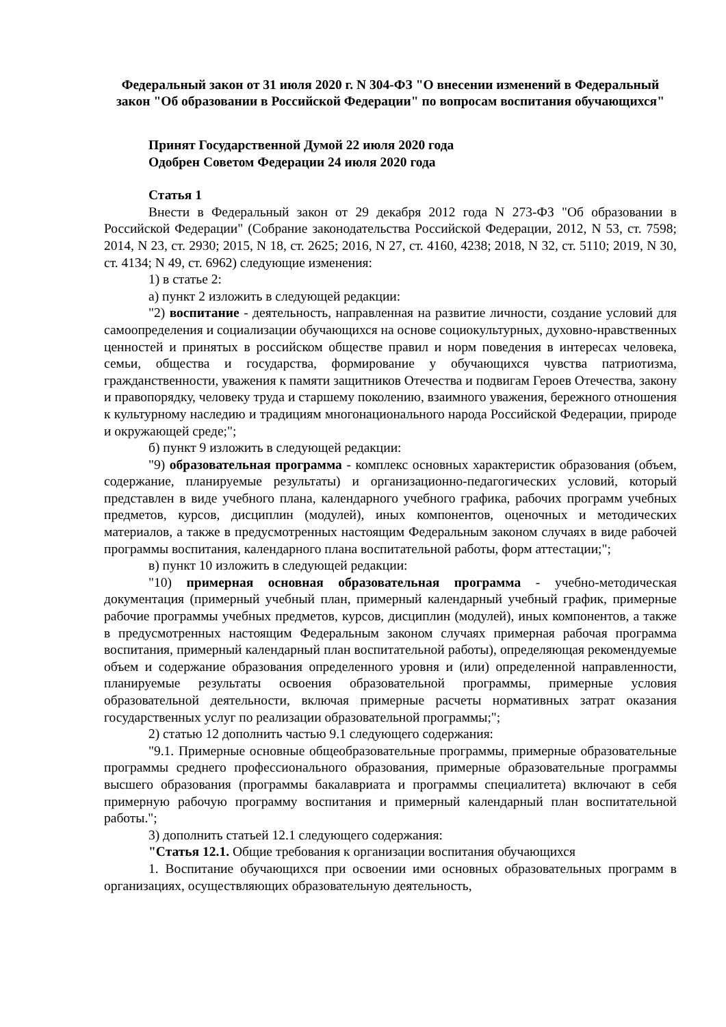Федеральный закон от 31 июля 2020 г. N 304-ФЗ "О внесении изменений в Федеральный закон "Об образовании в Российской Федерации" по вопросам воспитания обучающихся"
Принят Государственной Думой 22 июля 2020 года
Одобрен Советом Федерации 24 июля 2020 года
Статья 1
Внести в Федеральный закон от 29 декабря 2012 года N 273-ФЗ "Об образовании в Российской Федерации" (Собрание законодательства Российской Федерации, 2012, N 53, ст. 7598; 2014, N 23, ст. 2930; 2015, N 18, ст. 2625; 2016, N 27, ст. 4160, 4238; 2018, N 32, ст. 5110; 2019, N 30, ст. 4134; N 49, ст. 6962) следующие изменения:
1) в статье 2:
а) пункт 2 изложить в следующей редакции:
"2) воспитание - деятельность, направленная на развитие личности, создание условий для самоопределения и социализации обучающихся на основе социокультурных, духовно-нравственных ценностей и принятых в российском обществе правил и норм поведения в интересах человека, семьи, общества и государства, формирование у обучающихся чувства патриотизма, гражданственности, уважения к памяти защитников Отечества и подвигам Героев Отечества, закону и правопорядку, человеку труда и старшему поколению, взаимного уважения, бережного отношения к культурному наследию и традициям многонационального народа Российской Федерации, природе и окружающей среде;";
б) пункт 9 изложить в следующей редакции:
"9) образовательная программа - комплекс основных характеристик образования (объем, содержание, планируемые результаты) и организационно-педагогических условий, который представлен в виде учебного плана, календарного учебного графика, рабочих программ учебных предметов, курсов, дисциплин (модулей), иных компонентов, оценочных и методических материалов, а также в предусмотренных настоящим Федеральным законом случаях в виде рабочей программы воспитания, календарного плана воспитательной работы, форм аттестации;";
в) пункт 10 изложить в следующей редакции:
"10) примерная основная образовательная программа - учебно-методическая документация (примерный учебный план, примерный календарный учебный график, примерные рабочие программы учебных предметов, курсов, дисциплин (модулей), иных компонентов, а также в предусмотренных настоящим Федеральным законом случаях примерная рабочая программа воспитания, примерный календарный план воспитательной работы), определяющая рекомендуемые объем и содержание образования определенного уровня и (или) определенной направленности, планируемые результаты освоения образовательной программы, примерные условия образовательной деятельности, включая примерные расчеты нормативных затрат оказания государственных услуг по реализации образовательной программы;";
2) статью 12 дополнить частью 9.1 следующего содержания:
"9.1. Примерные основные общеобразовательные программы, примерные образовательные программы среднего профессионального образования, примерные образовательные программы высшего образования (программы бакалавриата и программы специалитета) включают в себя примерную рабочую программу воспитания и примерный календарный план воспитательной работы.";
3) дополнить статьей 12.1 следующего содержания:
"Статья 12.1. Общие требования к организации воспитания обучающихся
1. Воспитание обучающихся при освоении ими основных образовательных программ в организациях, осуществляющих образовательную деятельность,